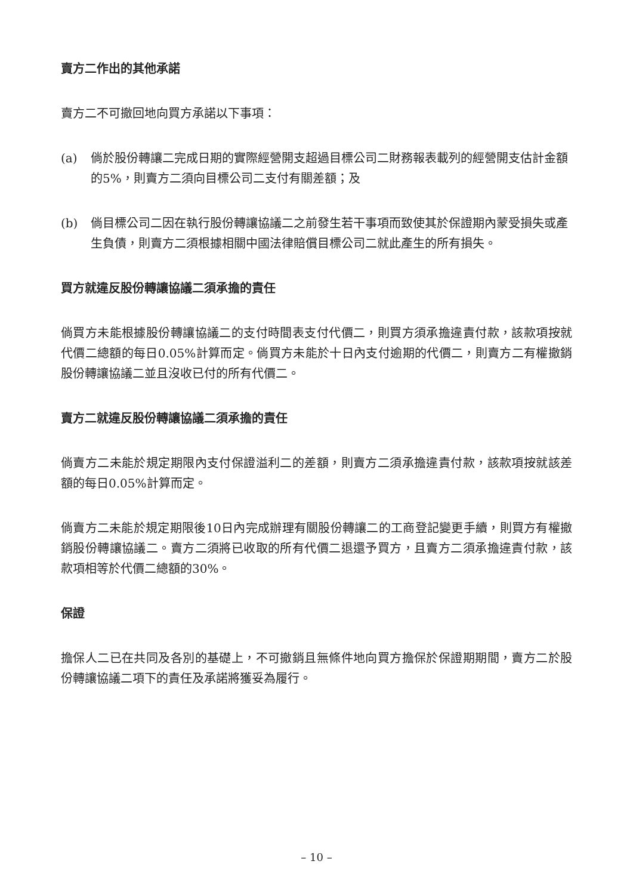賣方二作出的其他承諾
賣方二不可撤回地向買方承諾以下事項：
(a) 倘於股份轉讓二完成日期的實際經營開支超過目標公司二財務報表載列的經營開支估計金額的5%，則賣方二須向目標公司二支付有關差額；及
(b) 倘目標公司二因在執行股份轉讓協議二之前發生若干事項而致使其於保證期內蒙受損失或產生負債，則賣方二須根據相關中國法律賠償目標公司二就此產生的所有損失。
買方就違反股份轉讓協議二須承擔的責任
倘買方未能根據股份轉讓協議二的支付時間表支付代價二，則買方須承擔違責付款，該款項按就代價二總額的每日0.05%計算而定。倘買方未能於十日內支付逾期的代價二，則賣方二有權撤銷股份轉讓協議二並且沒收已付的所有代價二。
賣方二就違反股份轉讓協議二須承擔的責任
倘賣方二未能於規定期限內支付保證溢利二的差額，則賣方二須承擔違責付款，該款項按就該差額的每日0.05%計算而定。
倘賣方二未能於規定期限後10日內完成辦理有關股份轉讓二的工商登記變更手續，則買方有權撤銷股份轉讓協議二。賣方二須將已收取的所有代價二退還予買方，且賣方二須承擔違責付款，該款項相等於代價二總額的30%。
保證
擔保人二已在共同及各別的基礎上，不可撤銷且無條件地向買方擔保於保證期期間，賣方二於股份轉讓協議二項下的責任及承諾將獲妥為履行。
– 10 –